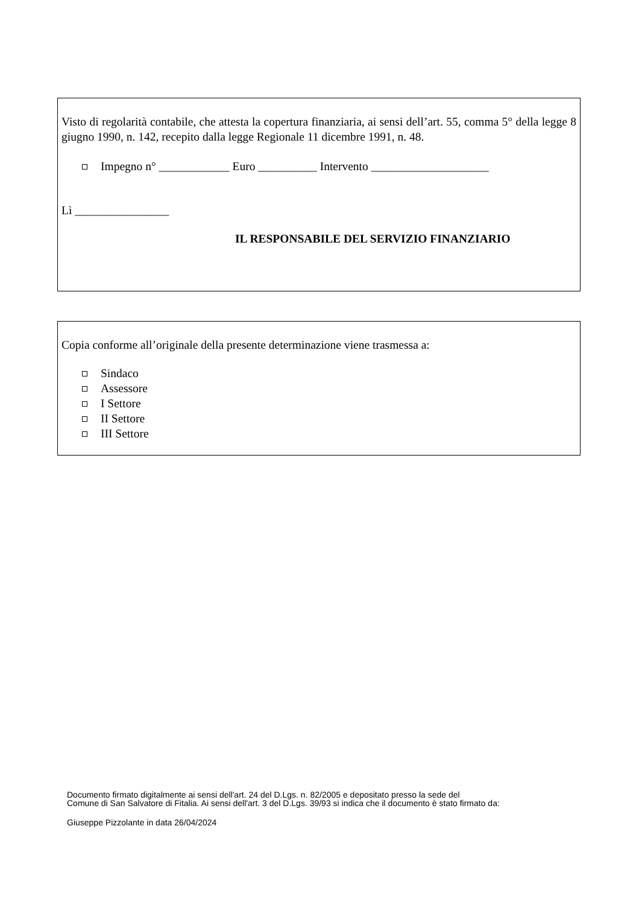Visto di regolarità contabile, che attesta la copertura finanziaria, ai sensi dell’art. 55, comma 5° della legge 8 giugno 1990, n. 142, recepito dalla legge Regionale 11 dicembre 1991, n. 48.
Impegno n° ____________ Euro __________ Intervento ____________________
Lì ________________
IL RESPONSABILE DEL SERVIZIO FINANZIARIO
Copia conforme all’originale della presente determinazione viene trasmessa a:
Sindaco
Assessore
I Settore
II Settore
III Settore
Documento firmato digitalmente ai sensi dell'art. 24 del D.Lgs. n. 82/2005 e depositato presso la sede del
Comune di San Salvatore di Fitalia. Ai sensi dell'art. 3 del D.Lgs. 39/93 si indica che il documento è stato firmato da:
Giuseppe Pizzolante in data 26/04/2024